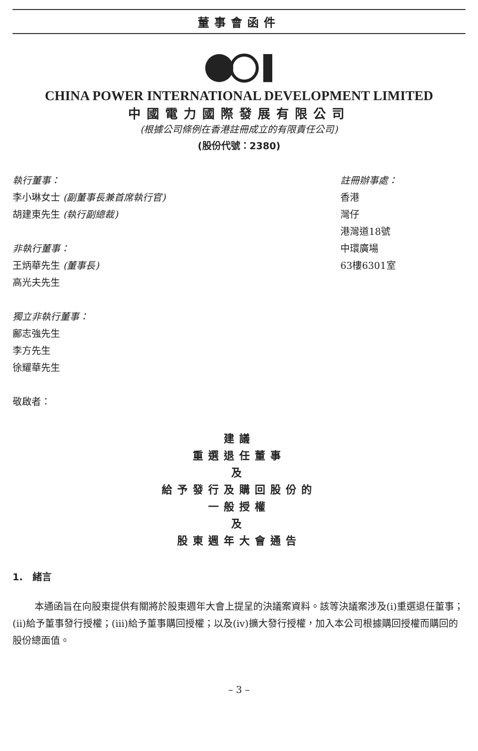董事會函件
CHINA POWER INTERNATIONAL DEVELOPMENT LIMITED
中國電力國際發展有限公司
(根據公司條例在香港註冊成立的有限責任公司)
(股份代號：2380)
執行董事：
李小琳女士 (副董事長兼首席執行官)
胡建東先生 (執行副總裁)
非執行董事：
王炳華先生 (董事長)
高光夫先生
獨立非執行董事：
鄺志強先生
李方先生
徐耀華先生
敬啟者：
註冊辦事處：
香港
灣仔
港灣道18號
中環廣場
63樓6301室
建議
重選退任董事
及
給予發行及購回股份的
一般授權
及
股東週年大會通告
1. 緒言
本通函旨在向股東提供有關將於股東週年大會上提呈的決議案資料。該等決議案涉及(i)重選退任董事；(ii)給予董事發行授權；(iii)給予董事購回授權；以及(iv)擴大發行授權，加入本公司根據購回授權而購回的股份總面值。
– 3 –